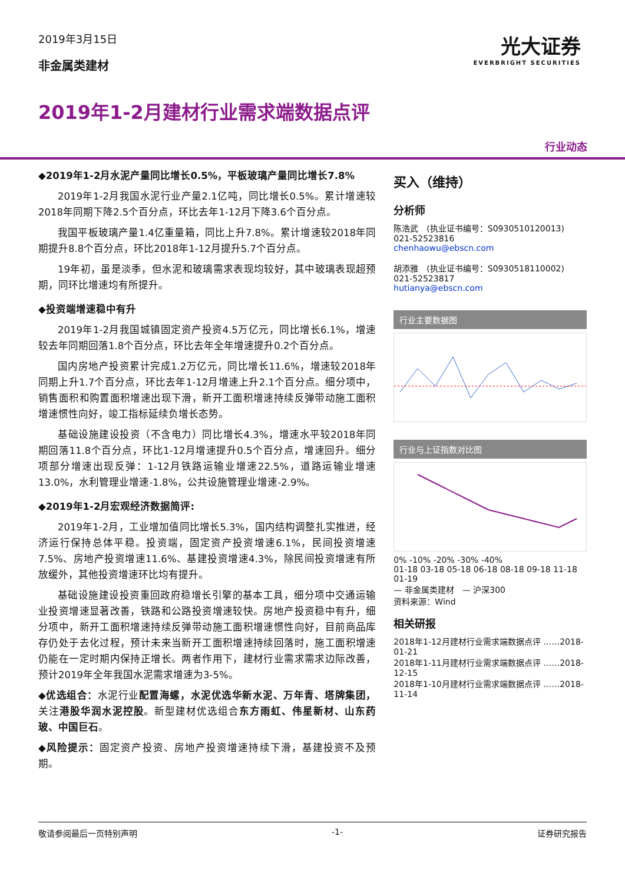2019年3月15日
非金属类建材
光大证券
EVERBRIGHT SECURITIES
2019年1-2月建材行业需求端数据点评
行业动态
◆2019年1-2月水泥产量同比增长0.5%，平板玻璃产量同比增长7.8%
2019年1-2月我国水泥行业产量2.1亿吨，同比增长0.5%。累计增速较2018年同期下降2.5个百分点，环比去年1-12月下降3.6个百分点。
我国平板玻璃产量1.4亿重量箱，同比上升7.8%。累计增速较2018年同期提升8.8个百分点，环比2018年1-12月提升5.7个百分点。
19年初，虽是淡季，但水泥和玻璃需求表现均较好，其中玻璃表现超预期，同环比增速均有所提升。
◆投资端增速稳中有升
2019年1-2月我国城镇固定资产投资4.5万亿元，同比增长6.1%，增速较去年同期回落1.8个百分点，环比去年全年增速提升0.2个百分点。
国内房地产投资累计完成1.2万亿元，同比增长11.6%，增速较2018年同期上升1.7个百分点，环比去年1-12月增速上升2.1个百分点。细分项中，销售面积和购置面积增速出现下滑，新开工面积增速持续反弹带动施工面积增速惯性向好，竣工指标延续负增长态势。
基础设施建设投资（不含电力）同比增长4.3%，增速水平较2018年同期回落11.8个百分点，环比1-12月增速提升0.5个百分点，增速回升。细分项部分增速出现反弹：1-12月铁路运输业增速22.5%，道路运输业增速13.0%，水利管理业增速-1.8%，公共设施管理业增速-2.9%。
◆2019年1-2月宏观经济数据简评:
2019年1-2月，工业增加值同比增长5.3%，国内结构调整扎实推进，经济运行保持总体平稳。投资端，固定资产投资增速6.1%，民间投资增速7.5%、房地产投资增速11.6%、基建投资增速4.3%，除民间投资增速有所放缓外，其他投资增速环比均有提升。
基础设施建设投资重回政府稳增长引擎的基本工具，细分项中交通运输业投资增速显著改善，铁路和公路投资增速较快。房地产投资稳中有升，细分项中，新开工面积增速持续反弹带动施工面积增速惯性向好，目前商品库存仍处于去化过程，预计未来当新开工面积增速持续回落时，施工面积增速仍能在一定时期内保持正增长。两者作用下，建材行业需求需求边际改善，预计2019年全年我国水泥需求增速为3-5%。
◆优选组合：水泥行业配置海螺，水泥优选华新水泥、万年青、塔牌集团，关注港股华润水泥控股。新型建材优选组合东方雨虹、伟星新材、山东药玻、中国巨石。
◆风险提示：固定资产投资、房地产投资增速持续下滑，基建投资不及预期。
买入（维持）
分析师
陈浩武　(执业证书编号：S0930510120013)
021-52523816
chenhaowu@ebscn.com
胡添雅　(执业证书编号：S0930518110002)
021-52523817
hutianya@ebscn.com
行业主要数据图
行业与上证指数对比图
0% -10% -20% -30% -40%
01-18 03-18 05-18 06-18 08-18 09-18 11-18 01-19
— 非金属类建材　— 沪深300
资料来源：Wind
相关研报
2018年1-12月建材行业需求端数据点评 ……2018-01-21
2018年1-11月建材行业需求端数据点评 ……2018-12-15
2018年1-10月建材行业需求端数据点评 ……2018-11-14
敬请参阅最后一页特别声明 -1- 证券研究报告